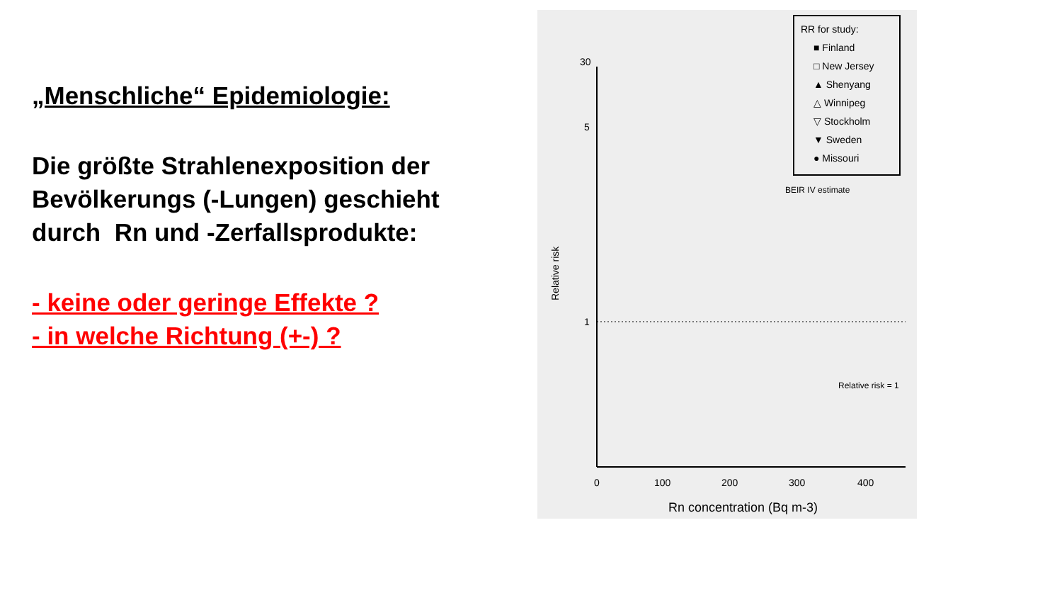„Menschliche“ Epidemiologie:
Die größte Strahlenexposition der Bevölkerungs (-Lungen) geschieht durch Rn und -Zerfallsprodukte:
- keine oder geringe Effekte ?
- in welche Richtung (+-) ?
RR for study:
■ Finland
□ New Jersey
▲ Shenyang
△ Winnipeg
▽ Stockholm
▼ Sweden
● Missouri
BEIR IV estimate
30
5
1
Relative risk
0
100
200
300
400
Rn concentration (Bq m-3)
Relative risk = 1